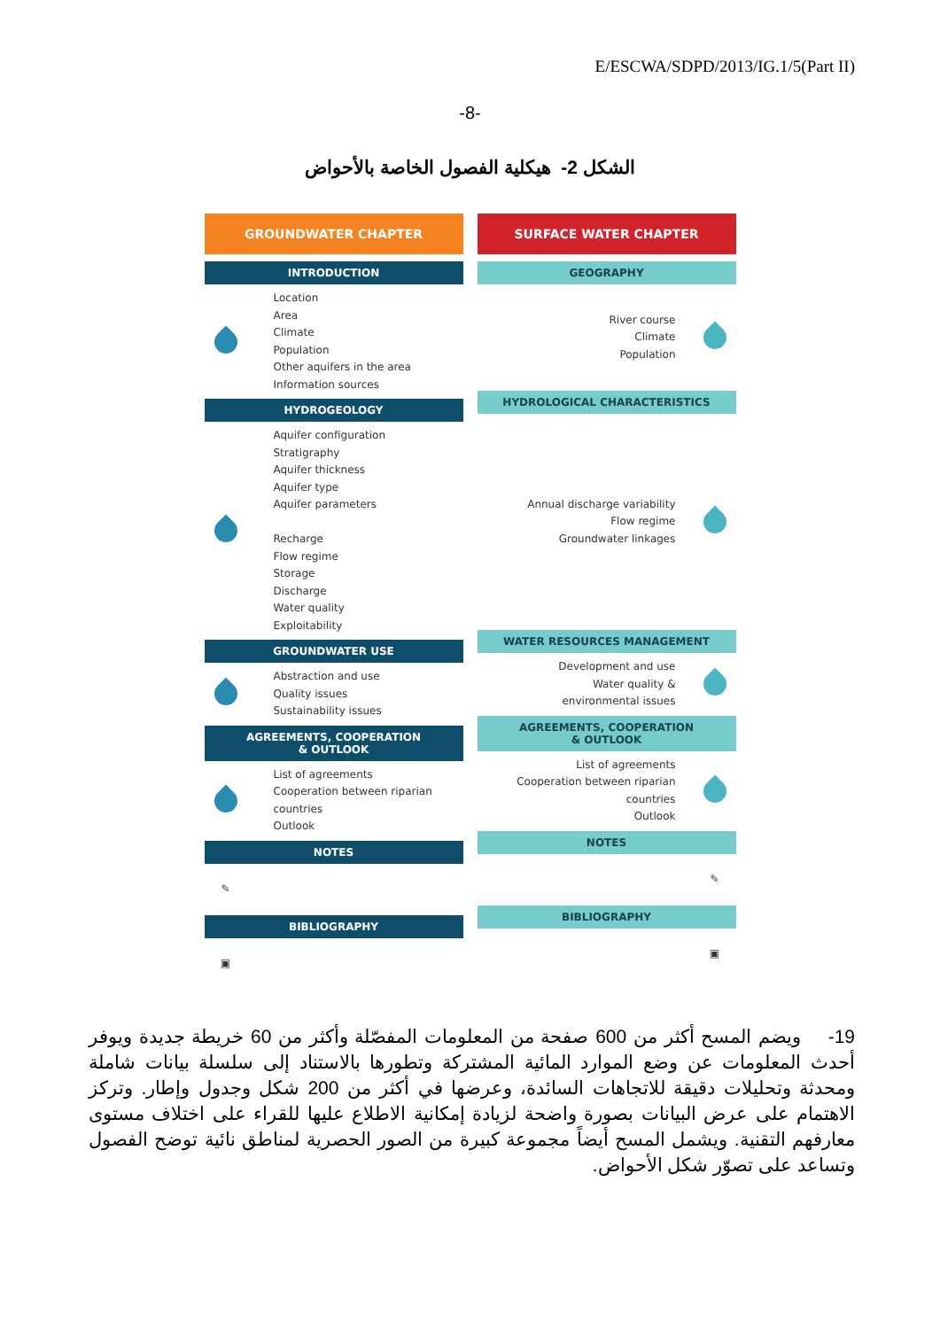E/ESCWA/SDPD/2013/IG.1/5(Part II)
-8-
الشكل 2- هيكلية الفصول الخاصة بالأحواض
GROUNDWATER CHAPTER
INTRODUCTION
Location
Area
Climate
Population
Other aquifers in the area
Information sources
HYDROGEOLOGY
Aquifer configuration
Stratigraphy
Aquifer thickness
Aquifer type
Aquifer parameters
Recharge
Flow regime
Storage
Discharge
Water quality
Exploitability
GROUNDWATER USE
Abstraction and use
Quality issues
Sustainability issues
AGREEMENTS, COOPERATION
& OUTLOOK
List of agreements
Cooperation between riparian
countries
Outlook
NOTES
✎
BIBLIOGRAPHY
▣
SURFACE WATER CHAPTER
GEOGRAPHY
River course
Climate
Population
HYDROLOGICAL CHARACTERISTICS
Annual discharge variability
Flow regime
Groundwater linkages
WATER RESOURCES MANAGEMENT
Development and use
Water quality &
environmental issues
AGREEMENTS, COOPERATION
& OUTLOOK
List of agreements
Cooperation between riparian
countries
Outlook
NOTES
✎
BIBLIOGRAPHY
▣
19- ويضم المسح أكثر من 600 صفحة من المعلومات المفصّلة وأكثر من 60 خريطة جديدة ويوفر أحدث المعلومات عن وضع الموارد المائية المشتركة وتطورها بالاستناد إلى سلسلة بيانات شاملة ومحدثة وتحليلات دقيقة للاتجاهات السائدة، وعرضها في أكثر من 200 شكل وجدول وإطار. وتركز الاهتمام على عرض البيانات بصورة واضحة لزيادة إمكانية الاطلاع عليها للقراء على اختلاف مستوى معارفهم التقنية. ويشمل المسح أيضاً مجموعة كبيرة من الصور الحصرية لمناطق نائية توضح الفصول وتساعد على تصوّر شكل الأحواض.